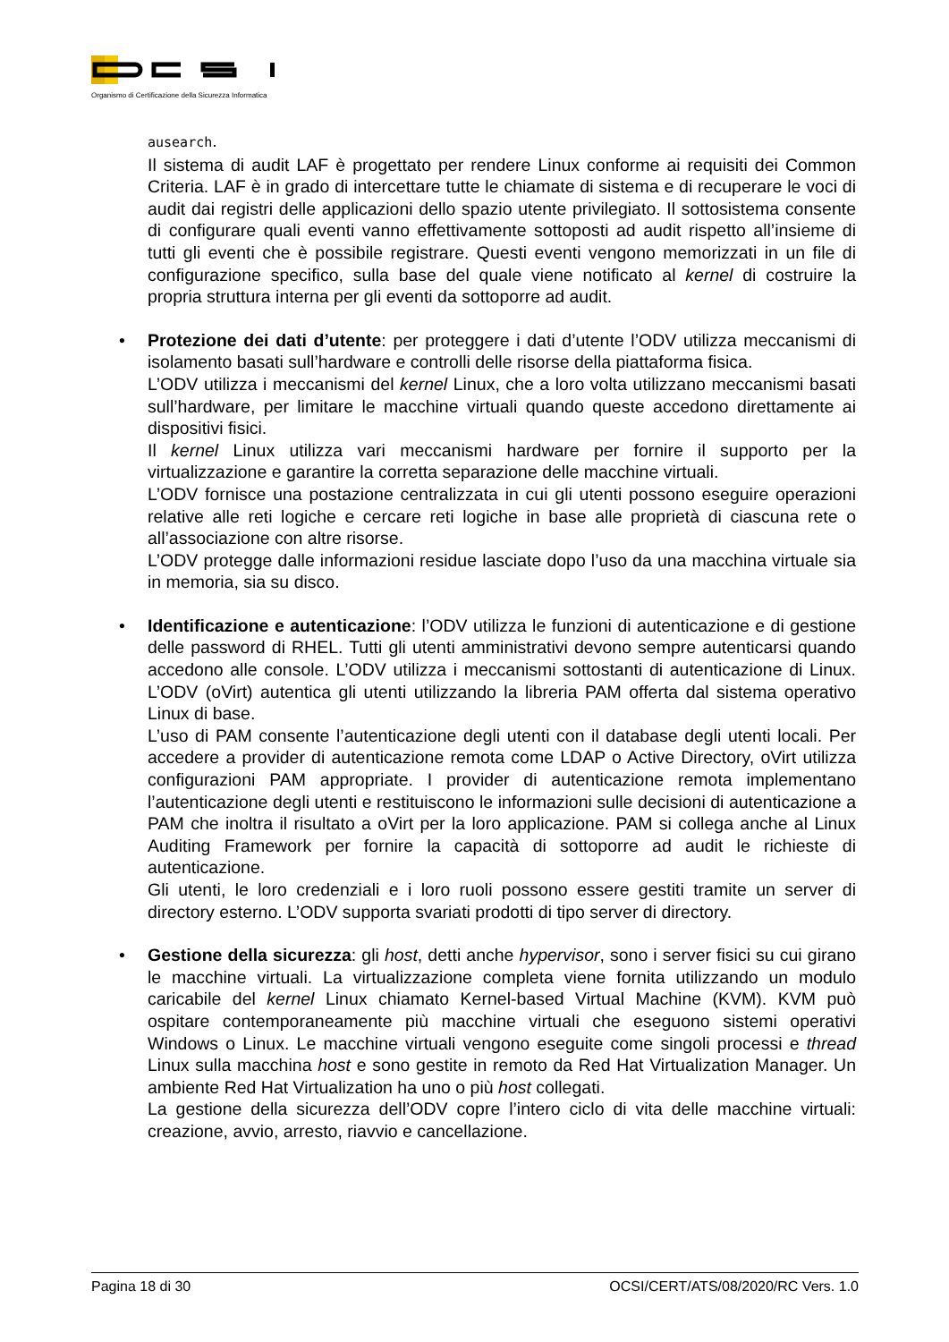Organismo di Certificazione della Sicurezza Informatica
ausearch.
Il sistema di audit LAF è progettato per rendere Linux conforme ai requisiti dei Common Criteria. LAF è in grado di intercettare tutte le chiamate di sistema e di recuperare le voci di audit dai registri delle applicazioni dello spazio utente privilegiato. Il sottosistema consente di configurare quali eventi vanno effettivamente sottoposti ad audit rispetto all’insieme di tutti gli eventi che è possibile registrare. Questi eventi vengono memorizzati in un file di configurazione specifico, sulla base del quale viene notificato al kernel di costruire la propria struttura interna per gli eventi da sottoporre ad audit.
•
Protezione dei dati d’utente: per proteggere i dati d’utente l’ODV utilizza meccanismi di isolamento basati sull’hardware e controlli delle risorse della piattaforma fisica.
L’ODV utilizza i meccanismi del kernel Linux, che a loro volta utilizzano meccanismi basati sull’hardware, per limitare le macchine virtuali quando queste accedono direttamente ai dispositivi fisici.
Il kernel Linux utilizza vari meccanismi hardware per fornire il supporto per la virtualizzazione e garantire la corretta separazione delle macchine virtuali.
L’ODV fornisce una postazione centralizzata in cui gli utenti possono eseguire operazioni relative alle reti logiche e cercare reti logiche in base alle proprietà di ciascuna rete o all’associazione con altre risorse.
L’ODV protegge dalle informazioni residue lasciate dopo l’uso da una macchina virtuale sia in memoria, sia su disco.
•
Identificazione e autenticazione: l’ODV utilizza le funzioni di autenticazione e di gestione delle password di RHEL. Tutti gli utenti amministrativi devono sempre autenticarsi quando accedono alle console. L’ODV utilizza i meccanismi sottostanti di autenticazione di Linux. L’ODV (oVirt) autentica gli utenti utilizzando la libreria PAM offerta dal sistema operativo Linux di base.
L’uso di PAM consente l’autenticazione degli utenti con il database degli utenti locali. Per accedere a provider di autenticazione remota come LDAP o Active Directory, oVirt utilizza configurazioni PAM appropriate. I provider di autenticazione remota implementano l’autenticazione degli utenti e restituiscono le informazioni sulle decisioni di autenticazione a PAM che inoltra il risultato a oVirt per la loro applicazione. PAM si collega anche al Linux Auditing Framework per fornire la capacità di sottoporre ad audit le richieste di autenticazione.
Gli utenti, le loro credenziali e i loro ruoli possono essere gestiti tramite un server di directory esterno. L’ODV supporta svariati prodotti di tipo server di directory.
•
Gestione della sicurezza: gli host, detti anche hypervisor, sono i server fisici su cui girano le macchine virtuali. La virtualizzazione completa viene fornita utilizzando un modulo caricabile del kernel Linux chiamato Kernel-based Virtual Machine (KVM). KVM può ospitare contemporaneamente più macchine virtuali che eseguono sistemi operativi Windows o Linux. Le macchine virtuali vengono eseguite come singoli processi e thread Linux sulla macchina host e sono gestite in remoto da Red Hat Virtualization Manager. Un ambiente Red Hat Virtualization ha uno o più host collegati.
La gestione della sicurezza dell’ODV copre l’intero ciclo di vita delle macchine virtuali: creazione, avvio, arresto, riavvio e cancellazione.
Pagina 18 di 30 OCSI/CERT/ATS/08/2020/RC Vers. 1.0